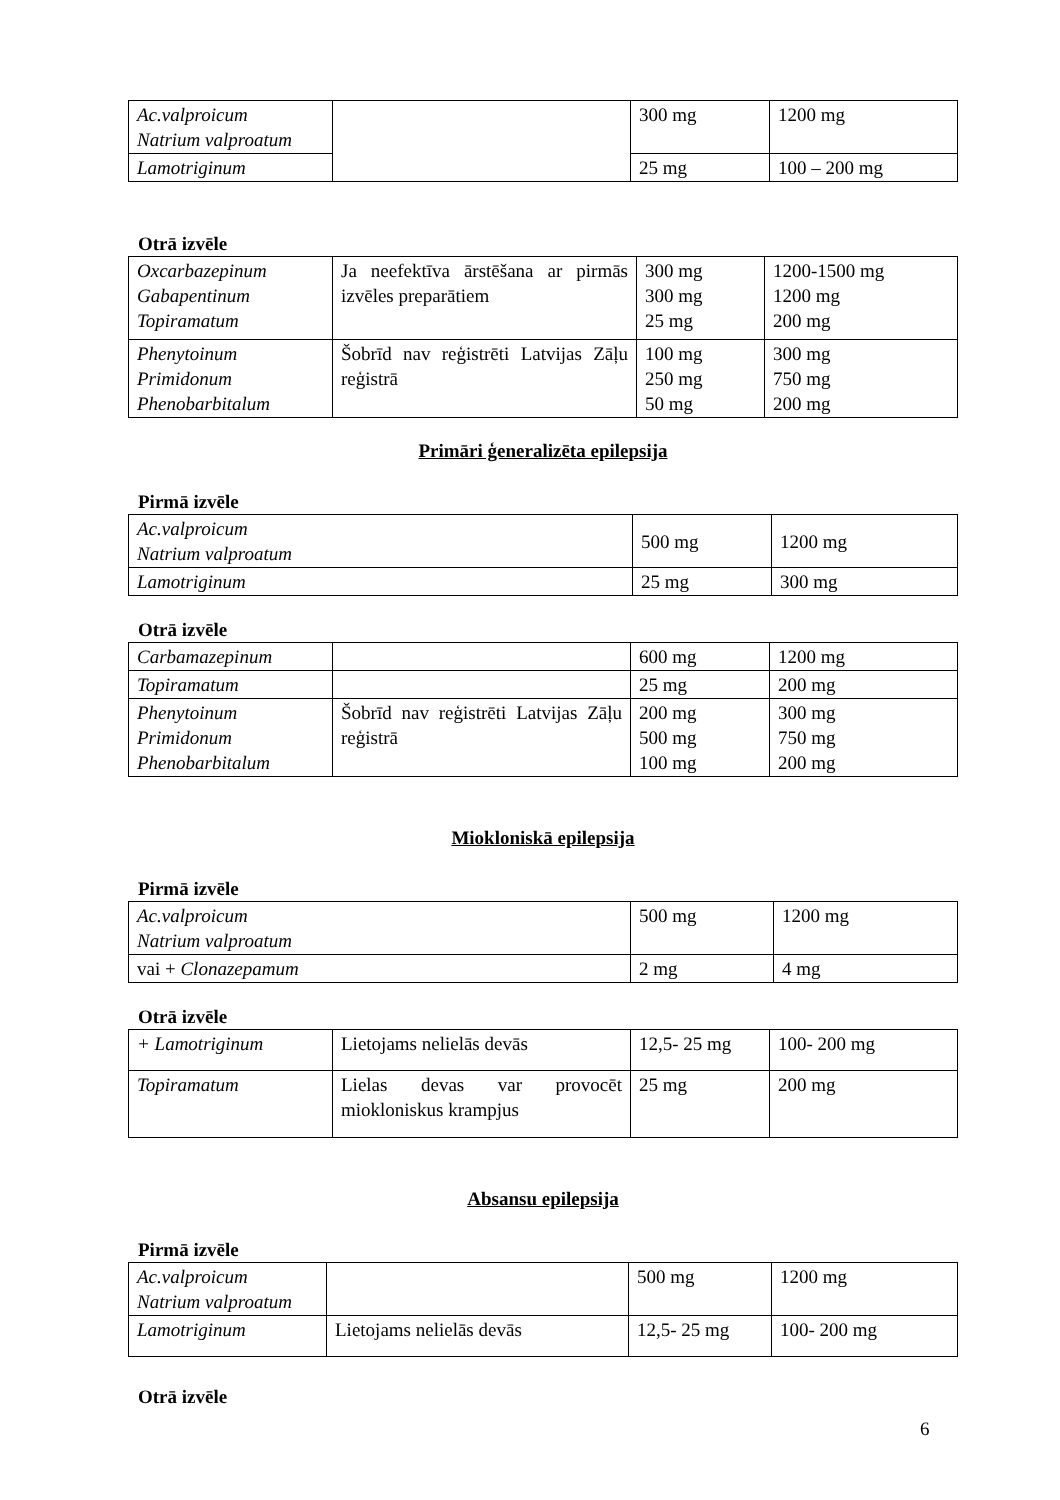| Ac.valproicum Natrium valproatum | | 300 mg | 1200 mg |
| Lamotriginum | | 25 mg | 100 – 200 mg |
Otrā izvēle
| Oxcarbazepinum Gabapentinum Topiramatum | Ja neefektīva ārstēšana ar pirmās izvēles preparātiem | 300 mg 300 mg 25 mg | 1200-1500 mg 1200 mg 200 mg |
| Phenytoinum Primidonum Phenobarbitalum | Šobrīd nav reģistrēti Latvijas Zāļu reģistrā | 100 mg 250 mg 50 mg | 300 mg 750 mg 200 mg |
Primāri ģeneralizēta epilepsija
Pirmā izvēle
| Ac.valproicum Natrium valproatum | 500 mg | 1200 mg |
| Lamotriginum | 25 mg | 300 mg |
Otrā izvēle
| Carbamazepinum | | 600 mg | 1200 mg |
| Topiramatum | | 25 mg | 200 mg |
| Phenytoinum Primidonum Phenobarbitalum | Šobrīd nav reģistrēti Latvijas Zāļu reģistrā | 200 mg 500 mg 100 mg | 300 mg 750 mg 200 mg |
Mioklonis­kā epilepsija
Pirmā izvēle
| Ac.valproicum Natrium valproatum | 500 mg | 1200 mg |
| vai + Clonazepamum | 2 mg | 4 mg |
Otrā izvēle
| + Lamotriginum | Lietojams nelielās devās | 12,5- 25 mg | 100- 200 mg |
| Topiramatum | Lielas devas var provocēt miokloniskus krampjus | 25 mg | 200 mg |
Absansu epilepsija
Pirmā izvēle
| Ac.valproicum Natrium valproatum | | 500 mg | 1200 mg |
| Lamotriginum | Lietojams nelielās devās | 12,5- 25 mg | 100- 200 mg |
Otrā izvēle
6